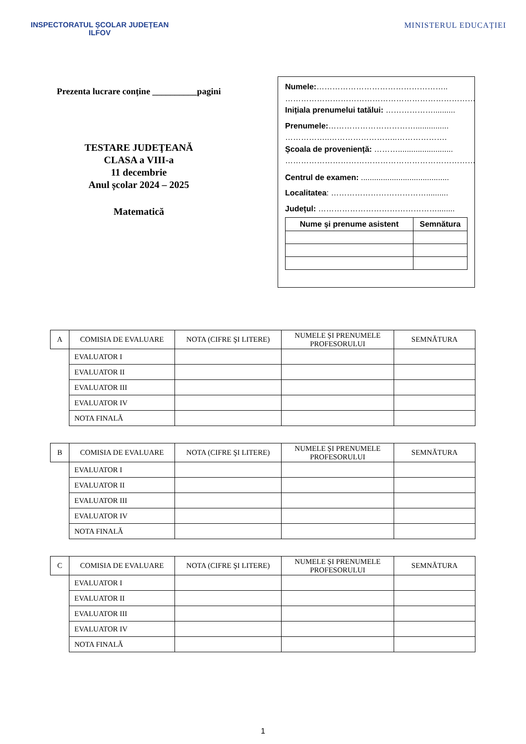INSPECTORATUL ȘCOLAR JUDEȚEAN
ILFOV
MINISTERUL EDUCAȚIEI
Prezenta lucrare conține __________pagini
TESTARE JUDEŢEANĂ
CLASA a VIII-a
11 decembrie
Anul școlar 2024 – 2025
Matematică
Numele:…………………………………………..
………………………………………………………………
Inițiala prenumelui tatălui: ………………..........
Prenumele:……………………………...............
……………..……………………..……………….
Școala de proveniență: ……….........................
………………………………………………………………
Centrul de examen: ........................................
Localitatea: ………………………………..........
Județul: ………………………………………........
| Nume şi prenume asistent | Semnătura |
| --- | --- |
| A | COMISIA DE EVALUARE | NOTA (CIFRE ŞI LITERE) | NUMELE ȘI PRENUMELE PROFESORULUI | SEMNĂTURA |
| | EVALUATOR I | | | |
| | EVALUATOR II | | | |
| | EVALUATOR III | | | |
| | EVALUATOR IV | | | |
| | NOTA FINALĂ | | | |
| B | COMISIA DE EVALUARE | NOTA (CIFRE ŞI LITERE) | NUMELE ȘI PRENUMELE PROFESORULUI | SEMNĂTURA |
| | EVALUATOR I | | | |
| | EVALUATOR II | | | |
| | EVALUATOR III | | | |
| | EVALUATOR IV | | | |
| | NOTA FINALĂ | | | |
| C | COMISIA DE EVALUARE | NOTA (CIFRE ŞI LITERE) | NUMELE ȘI PRENUMELE PROFESORULUI | SEMNĂTURA |
| | EVALUATOR I | | | |
| | EVALUATOR II | | | |
| | EVALUATOR III | | | |
| | EVALUATOR IV | | | |
| | NOTA FINALĂ | | | |
1